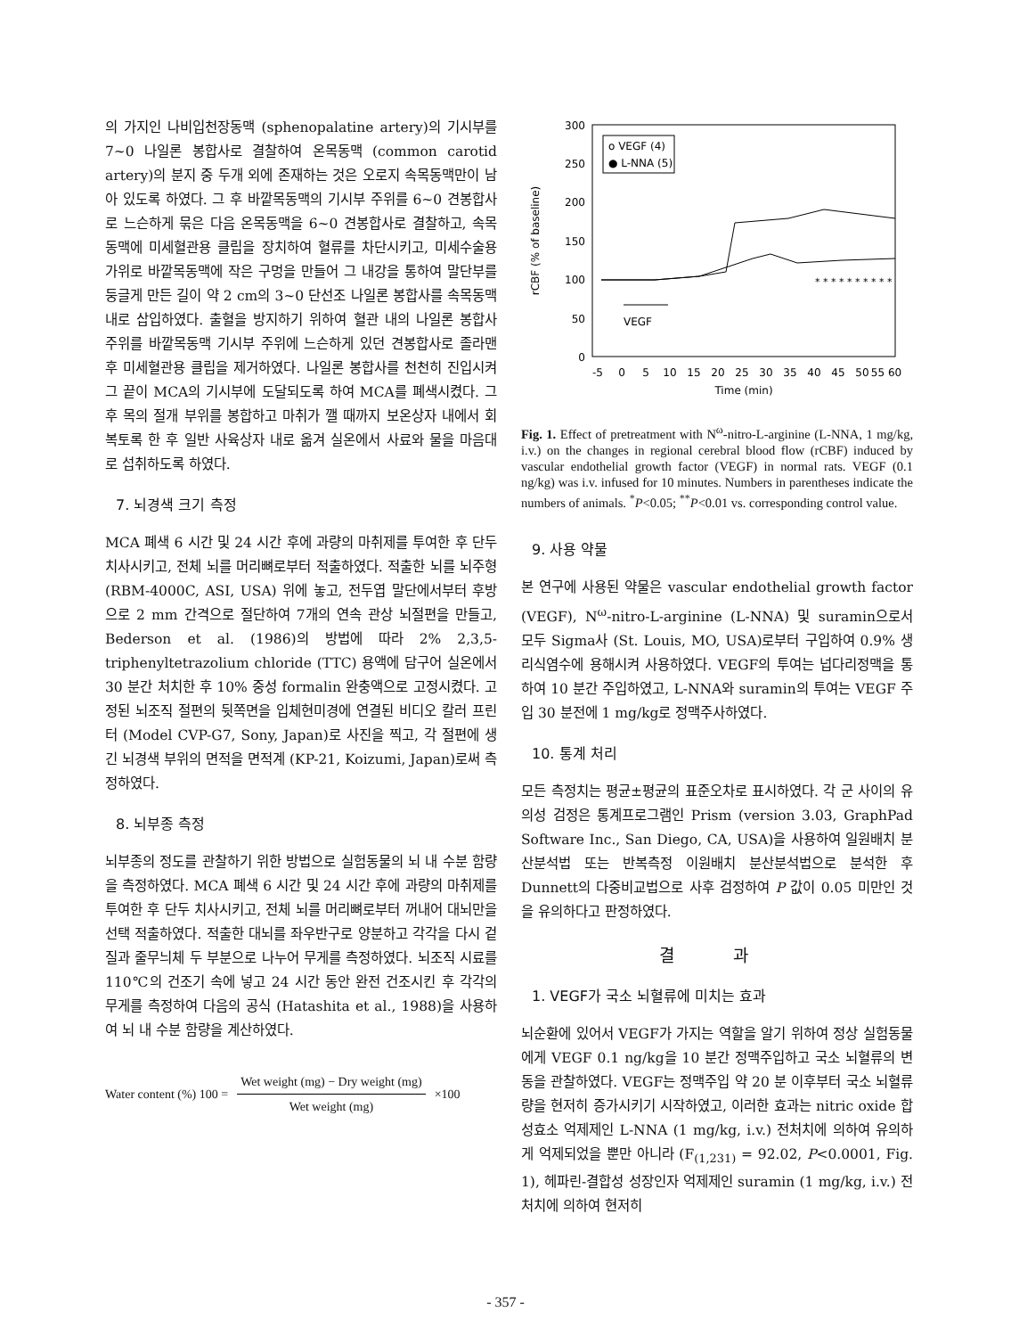의 가지인 나비입천장동맥 (sphenopalatine artery)의 기시부를 7~0 나일론 봉합사로 결찰하여 온목동맥 (common carotid artery)의 분지 중 두개 외에 존재하는 것은 오로지 속목동맥만이 남아 있도록 하였다. 그 후 바깥목동맥의 기시부 주위를 6~0 견봉합사로 느슨하게 묶은 다음 온목동맥을 6~0 견봉합사로 결찰하고, 속목동맥에 미세혈관용 클립을 장치하여 혈류를 차단시키고, 미세수술용 가위로 바깥목동맥에 작은 구멍을 만들어 그 내강을 통하여 말단부를 둥글게 만든 길이 약 2 cm의 3~0 단선조 나일론 봉합사를 속목동맥 내로 삽입하였다. 출혈을 방지하기 위하여 혈관 내의 나일론 봉합사 주위를 바깥목동맥 기시부 주위에 느슨하게 있던 견봉합사로 졸라맨 후 미세혈관용 클립을 제거하였다. 나일론 봉합사를 천천히 진입시켜 그 끝이 MCA의 기시부에 도달되도록 하여 MCA를 폐색시켰다. 그 후 목의 절개 부위를 봉합하고 마취가 깰 때까지 보온상자 내에서 회복토록 한 후 일반 사육상자 내로 옮겨 실온에서 사료와 물을 마음대로 섭취하도록 하였다.
7. 뇌경색 크기 측정
MCA 폐색 6 시간 및 24 시간 후에 과량의 마취제를 투여한 후 단두 치사시키고, 전체 뇌를 머리뼈로부터 적출하였다. 적출한 뇌를 뇌주형 (RBM-4000C, ASI, USA) 위에 놓고, 전두엽 말단에서부터 후방으로 2 mm 간격으로 절단하여 7개의 연속 관상 뇌절편을 만들고, Bederson et al. (1986)의 방법에 따라 2% 2,3,5-triphenyltetrazolium chloride (TTC) 용액에 담구어 실온에서 30 분간 처치한 후 10% 중성 formalin 완충액으로 고정시켰다. 고정된 뇌조직 절편의 뒷쪽면을 입체현미경에 연결된 비디오 칼러 프린터 (Model CVP-G7, Sony, Japan)로 사진을 찍고, 각 절편에 생긴 뇌경색 부위의 면적을 면적계 (KP-21, Koizumi, Japan)로써 측정하였다.
8. 뇌부종 측정
뇌부종의 정도를 관찰하기 위한 방법으로 실험동물의 뇌 내 수분 함량을 측정하였다. MCA 폐색 6 시간 및 24 시간 후에 과량의 마취제를 투여한 후 단두 치사시키고, 전체 뇌를 머리뼈로부터 꺼내어 대뇌만을 선택 적출하였다. 적출한 대뇌를 좌우반구로 양분하고 각각을 다시 겉질과 줄무늬체 두 부분으로 나누어 무게를 측정하였다. 뇌조직 시료를 110℃의 건조기 속에 넣고 24 시간 동안 완전 건조시킨 후 각각의 무게를 측정하여 다음의 공식 (Hatashita et al., 1988)을 사용하여 뇌 내 수분 함량을 계산하였다.
Water content (%) 100 =
Wet weight (mg) − Dry weight (mg)
Wet weight (mg)
×100
300
250
200
150
100
50
0
rCBF (% of baseline)
o VEGF (4)
● L-NNA (5)
VEGF
* * * * * * * * * *
-5
0
5
10
15
20
25
30
35
40
45
50
55 60
Time (min)
Fig. 1. Effect of pretreatment with N<sup>ω</sup>-nitro-L-arginine (L-NNA, 1 mg/kg, i.v.) on the changes in regional cerebral blood flow (rCBF) induced by vascular endothelial growth factor (VEGF) in normal rats. VEGF (0.1 ng/kg) was i.v. infused for 10 minutes. Numbers in parentheses indicate the numbers of animals. <sup>*</sup>P<0.05; <sup>**</sup>P<0.01 vs. corresponding control value.
9. 사용 약물
본 연구에 사용된 약물은 vascular endothelial growth factor (VEGF), N<sup>ω</sup>-nitro-L-arginine (L-NNA) 및 suramin으로서 모두 Sigma사 (St. Louis, MO, USA)로부터 구입하여 0.9% 생리식염수에 용해시켜 사용하였다. VEGF의 투여는 넙다리정맥을 통하여 10 분간 주입하였고, L-NNA와 suramin의 투여는 VEGF 주입 30 분전에 1 mg/kg로 정맥주사하였다.
10. 통계 처리
모든 측정치는 평균±평균의 표준오차로 표시하였다. 각 군 사이의 유의성 검정은 통계프로그램인 Prism (version 3.03, GraphPad Software Inc., San Diego, CA, USA)을 사용하여 일원배치 분산분석법 또는 반복측정 이원배치 분산분석법으로 분석한 후 Dunnett의 다중비교법으로 사후 검정하여 P 값이 0.05 미만인 것을 유의하다고 판정하였다.
결 과
1. VEGF가 국소 뇌혈류에 미치는 효과
뇌순환에 있어서 VEGF가 가지는 역할을 알기 위하여 정상 실험동물에게 VEGF 0.1 ng/kg을 10 분간 정맥주입하고 국소 뇌혈류의 변동을 관찰하였다. VEGF는 정맥주입 약 20 분 이후부터 국소 뇌혈류량을 현저히 증가시키기 시작하였고, 이러한 효과는 nitric oxide 합성효소 억제제인 L-NNA (1 mg/kg, i.v.) 전처치에 의하여 유의하게 억제되었을 뿐만 아니라 (F<sub>(1,231)</sub> = 92.02, P<0.0001, Fig. 1), 헤파린-결합성 성장인자 억제제인 suramin (1 mg/kg, i.v.) 전처치에 의하여 현저히
- 357 -